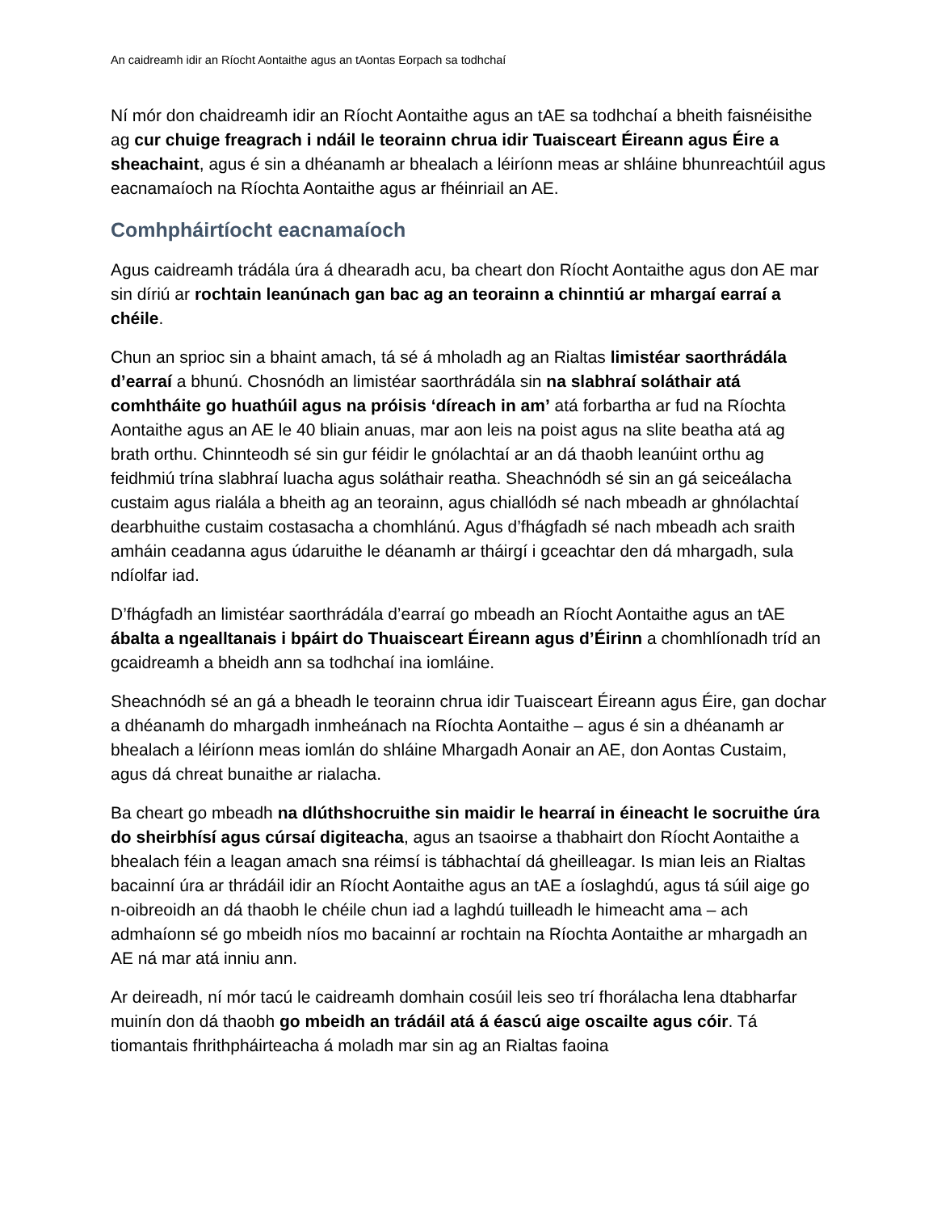An caidreamh idir an Ríocht Aontaithe agus an tAontas Eorpach sa todhchaí
Ní mór don chaidreamh idir an Ríocht Aontaithe agus an tAE sa todhchaí a bheith faisnéisithe ag cur chuige freagrach i ndáil le teorainn chrua idir Tuaisceart Éireann agus Éire a sheachaint, agus é sin a dhéanamh ar bhealach a léiríonn meas ar shláine bhunreachtúil agus eacnamaíoch na Ríochta Aontaithe agus ar fhéinriail an AE.
Comhpháirtíocht eacnamaíoch
Agus caidreamh trádála úra á dhearadh acu, ba cheart don Ríocht Aontaithe agus don AE mar sin díriú ar rochtain leanúnach gan bac ag an teorainn a chinntiú ar mhargaí earraí a chéile.
Chun an sprioc sin a bhaint amach, tá sé á mholadh ag an Rialtas limistéar saorthrádála d’earraí a bhunú. Chosnódh an limistéar saorthrádála sin na slabhraí soláthair atá comhtháite go huathúil agus na próisis ‘díreach in am’ atá forbartha ar fud na Ríochta Aontaithe agus an AE le 40 bliain anuas, mar aon leis na poist agus na slite beatha atá ag brath orthu. Chinnteodh sé sin gur féidir le gnólachtaí ar an dá thaobh leanúint orthu ag feidhmiú trína slabhraí luacha agus soláthair reatha. Sheachnódh sé sin an gá seiceálacha custaim agus rialála a bheith ag an teorainn, agus chiallódh sé nach mbeadh ar ghnólachtaí dearbhuithe custaim costasacha a chomhlánú. Agus d’fhágfadh sé nach mbeadh ach sraith amháin ceadanna agus údaruithe le déanamh ar tháirgí i gceachtar den dá mhargadh, sula ndíolfar iad.
D’fhágfadh an limistéar saorthrádála d’earraí go mbeadh an Ríocht Aontaithe agus an tAE ábalta a ngealltanais i bpáirt do Thuaisceart Éireann agus d’Éirinn a chomhlíonadh tríd an gcaidreamh a bheidh ann sa todhchaí ina iomláine.
Sheachnódh sé an gá a bheadh le teorainn chrua idir Tuaisceart Éireann agus Éire, gan dochar a dhéanamh do mhargadh inmheánach na Ríochta Aontaithe – agus é sin a dhéanamh ar bhealach a léiríonn meas iomlán do shláine Mhargadh Aonair an AE, don Aontas Custaim, agus dá chreat bunaithe ar rialacha.
Ba cheart go mbeadh na dlúthshocruithe sin maidir le hearraí in éineacht le socruithe úra do sheirbhísí agus cúrsaí digiteacha, agus an tsaoirse a thabhairt don Ríocht Aontaithe a bhealach féin a leagan amach sna réimsí is tábhachtaí dá gheilleagar. Is mian leis an Rialtas bacainní úra ar thrádáil idir an Ríocht Aontaithe agus an tAE a íoslaghdú, agus tá súil aige go n-oibreoidh an dá thaobh le chéile chun iad a laghdú tuilleadh le himeacht ama – ach admhaíonn sé go mbeidh níos mo bacainní ar rochtain na Ríochta Aontaithe ar mhargadh an AE ná mar atá inniu ann.
Ar deireadh, ní mór tacú le caidreamh domhain cosúil leis seo trí fhorálacha lena dtabharfar muinín don dá thaobh go mbeidh an trádáil atá á éascú aige oscailte agus cóir. Tá tiomantais fhrithpháirteacha á moladh mar sin ag an Rialtas faoina